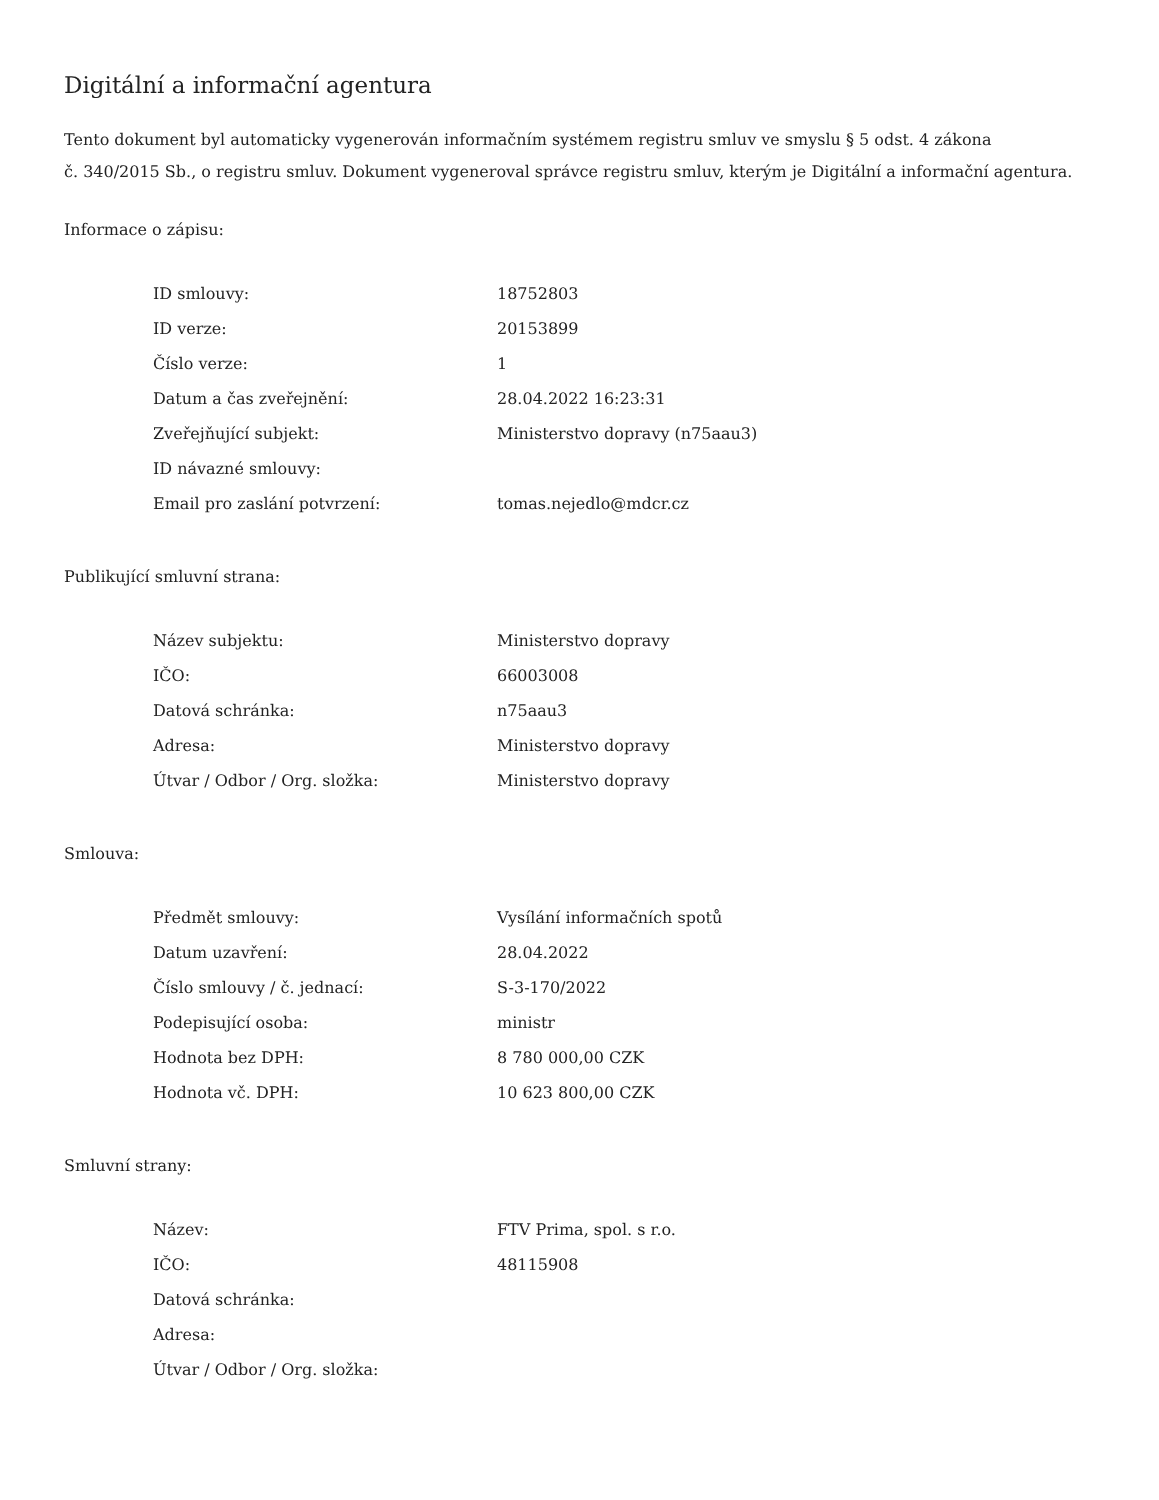Digitální a informační agentura
Tento dokument byl automaticky vygenerován informačním systémem registru smluv ve smyslu § 5 odst. 4 zákona
č. 340/2015 Sb., o registru smluv. Dokument vygeneroval správce registru smluv, kterým je Digitální a informační agentura.
Informace o zápisu:
| ID smlouvy: | 18752803 |
| ID verze: | 20153899 |
| Číslo verze: | 1 |
| Datum a čas zveřejnění: | 28.04.2022 16:23:31 |
| Zveřejňující subjekt: | Ministerstvo dopravy (n75aau3) |
| ID návazné smlouvy: | |
| Email pro zaslání potvrzení: | tomas.nejedlo@mdcr.cz |
Publikující smluvní strana:
| Název subjektu: | Ministerstvo dopravy |
| IČO: | 66003008 |
| Datová schránka: | n75aau3 |
| Adresa: | Ministerstvo dopravy |
| Útvar / Odbor / Org. složka: | Ministerstvo dopravy |
Smlouva:
| Předmět smlouvy: | Vysílání informačních spotů |
| Datum uzavření: | 28.04.2022 |
| Číslo smlouvy / č. jednací: | S-3-170/2022 |
| Podepisující osoba: | ministr |
| Hodnota bez DPH: | 8 780 000,00 CZK |
| Hodnota vč. DPH: | 10 623 800,00 CZK |
Smluvní strany:
| Název: | FTV Prima, spol. s r.o. |
| IČO: | 48115908 |
| Datová schránka: | |
| Adresa: | |
| Útvar / Odbor / Org. složka: | |